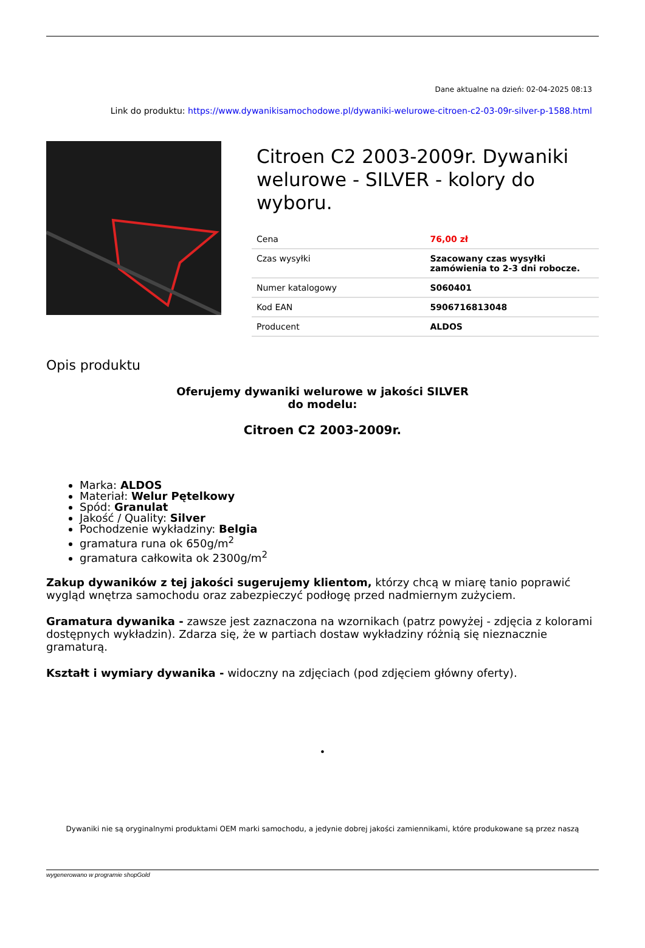Dane aktualne na dzień: 02-04-2025 08:13
Link do produktu: https://www.dywanikisamochodowe.pl/dywaniki-welurowe-citroen-c2-03-09r-silver-p-1588.html
Citroen C2 2003-2009r. Dywaniki welurowe - SILVER - kolory do wyboru.
| Cena | 76,00 zł |
| Czas wysyłki | Szacowany czas wysyłki zamówienia to 2-3 dni robocze. |
| Numer katalogowy | S060401 |
| Kod EAN | 5906716813048 |
| Producent | ALDOS |
Opis produktu
Oferujemy dywaniki welurowe w jakości SILVER
do modelu:
Citroen C2 2003-2009r.
Marka: ALDOS
Materiał: Welur Pętelkowy
Spód: Granulat
Jakość / Quality: Silver
Pochodzenie wykładziny: Belgia
gramatura runa ok 650g/m<sup>2</sup>
gramatura całkowita ok 2300g/m<sup>2</sup>
Zakup dywaników z tej jakości sugerujemy klientom, którzy chcą w miarę tanio poprawić wygląd wnętrza samochodu oraz zabezpieczyć podłogę przed nadmiernym zużyciem.
Gramatura dywanika - zawsze jest zaznaczona na wzornikach (patrz powyżej - zdjęcia z kolorami dostępnych wykładzin). Zdarza się, że w partiach dostaw wykładziny różnią się nieznacznie gramaturą.
Kształt i wymiary dywanika - widoczny na zdjęciach (pod zdjęciem główny oferty).
•
Dywaniki nie są oryginalnymi produktami OEM marki samochodu, a jedynie dobrej jakości zamiennikami, które produkowane są przez naszą
wygenerowano w programie shopGold